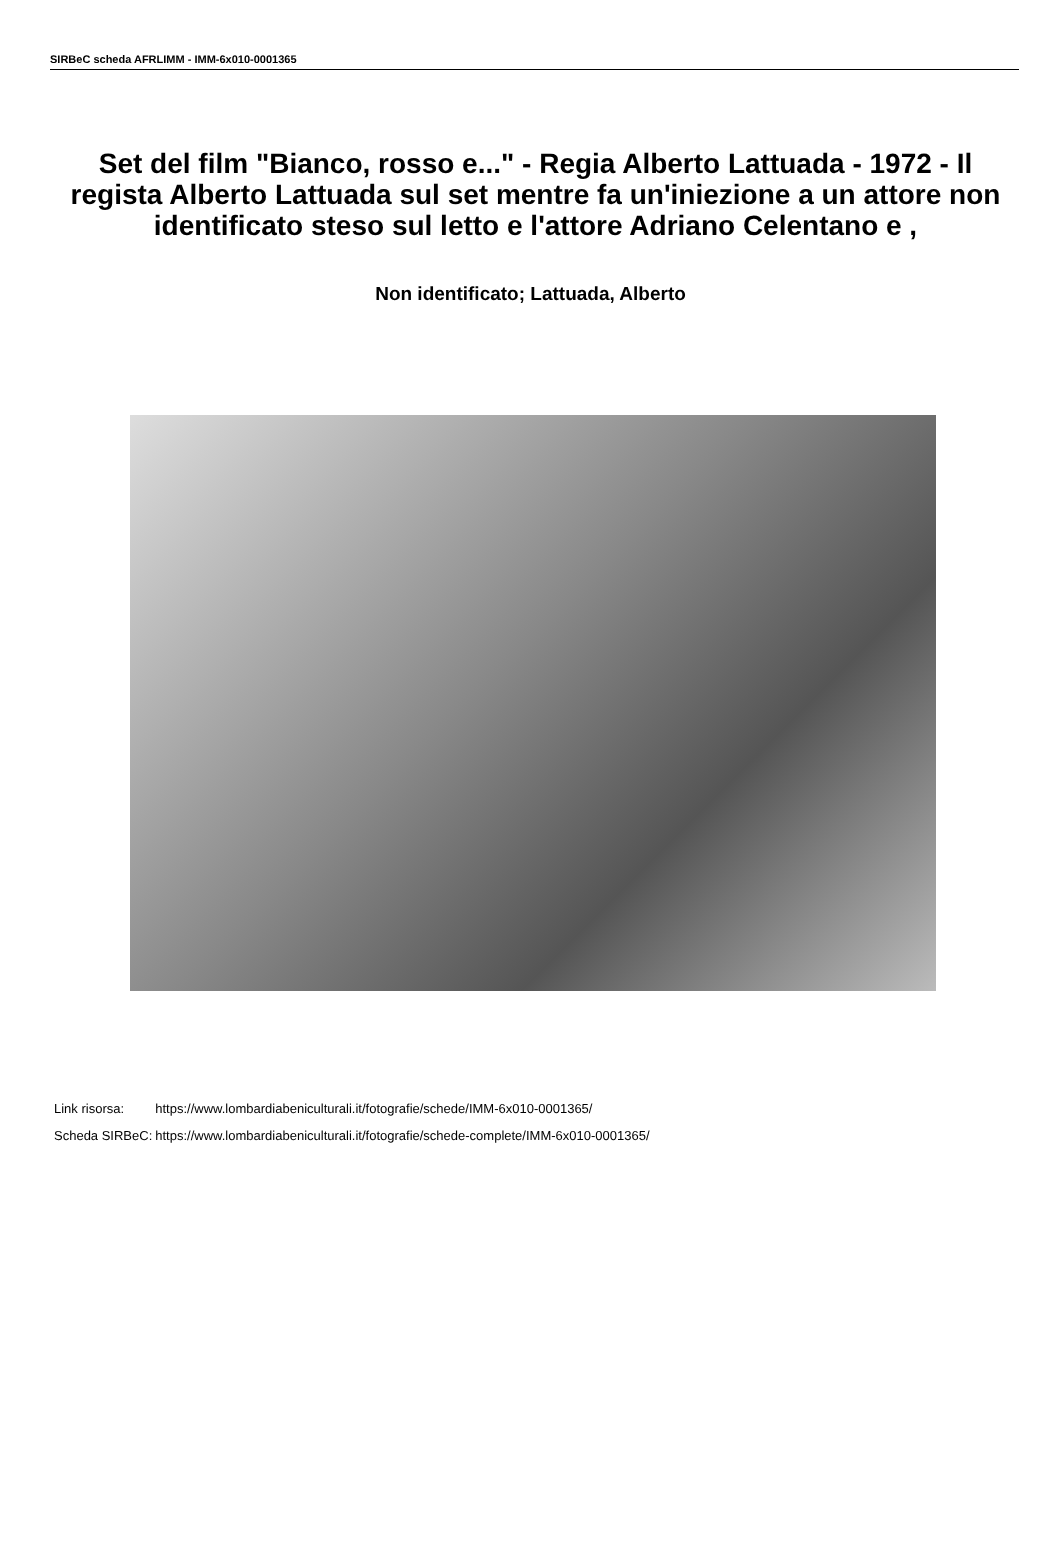SIRBeC scheda AFRLIMM - IMM-6x010-0001365
Set del film "Bianco, rosso e..." - Regia Alberto Lattuada - 1972 - Il regista Alberto Lattuada sul set mentre fa un'iniezione a un attore non identificato steso sul letto e l'attore Adriano Celentano e ,
Non identificato; Lattuada, Alberto
| Link risorsa: | https://www.lombardiabeniculturali.it/fotografie/schede/IMM-6x010-0001365/ |
| Scheda SIRBeC: | https://www.lombardiabeniculturali.it/fotografie/schede-complete/IMM-6x010-0001365/ |